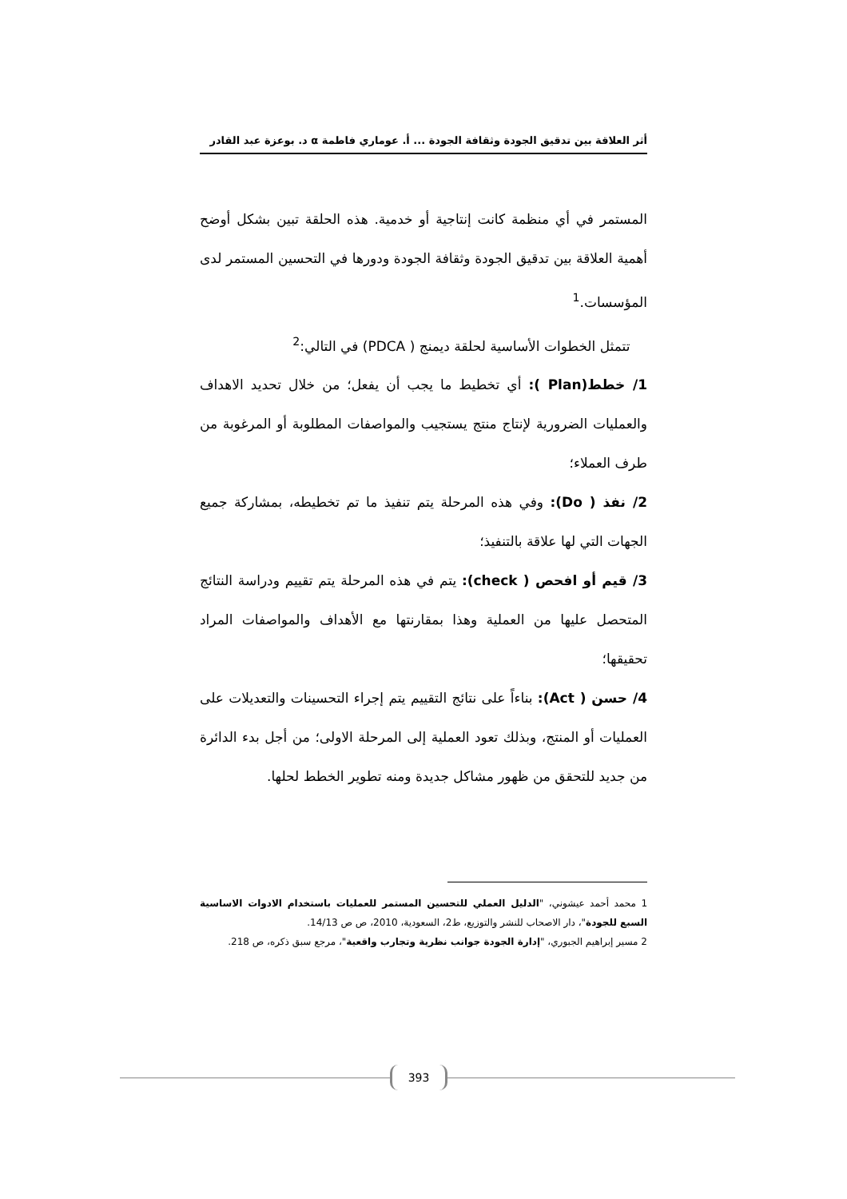أثر العلاقة بين تدقيق الجودة وثقافة الجودة ... أ. عوماري فاطمة α د. بوعزة عبد القادر
المستمر في أي منظمة كانت إنتاجية أو خدمية. هذه الحلقة تبين بشكل أوضح أهمية العلاقة بين تدقيق الجودة وثقافة الجودة ودورها في التحسين المستمر لدى المؤسسات.<sup>1</sup>
تتمثل الخطوات الأساسية لحلقة ديمنج ( PDCA) في التالي:<sup>2</sup>
1/ خطط(Plan ): أي تخطيط ما يجب أن يفعل؛ من خلال تحديد الاهداف والعمليات الضرورية لإنتاج منتج يستجيب والمواصفات المطلوبة أو المرغوبة من طرف العملاء؛
2/ نفذ ( Do): وفي هذه المرحلة يتم تنفيذ ما تم تخطيطه، بمشاركة جميع الجهات التي لها علاقة بالتنفيذ؛
3/ قيم أو افحص ( check): يتم في هذه المرحلة يتم تقييم ودراسة النتائج المتحصل عليها من العملية وهذا بمقارنتها مع الأهداف والمواصفات المراد تحقيقها؛
4/ حسن ( Act): بناءاً على نتائج التقييم يتم إجراء التحسينات والتعديلات على العمليات أو المنتج، وبذلك تعود العملية إلى المرحلة الاولى؛ من أجل بدء الدائرة من جديد للتحقق من ظهور مشاكل جديدة ومنه تطوير الخطط لحلها.
1 محمد أحمد عيشوني، "الدليل العملي للتحسين المستمر للعمليات باستخدام الادوات الاساسية السبع للجودة"، دار الاصحاب للنشر والتوزيع، ط2، السعودية، 2010، ص ص 14/13.
2 مسير إبراهيم الجبوري، "إدارة الجودة جوانب نظرية وتجارب واقعية"، مرجع سبق ذكره، ص 218.
393